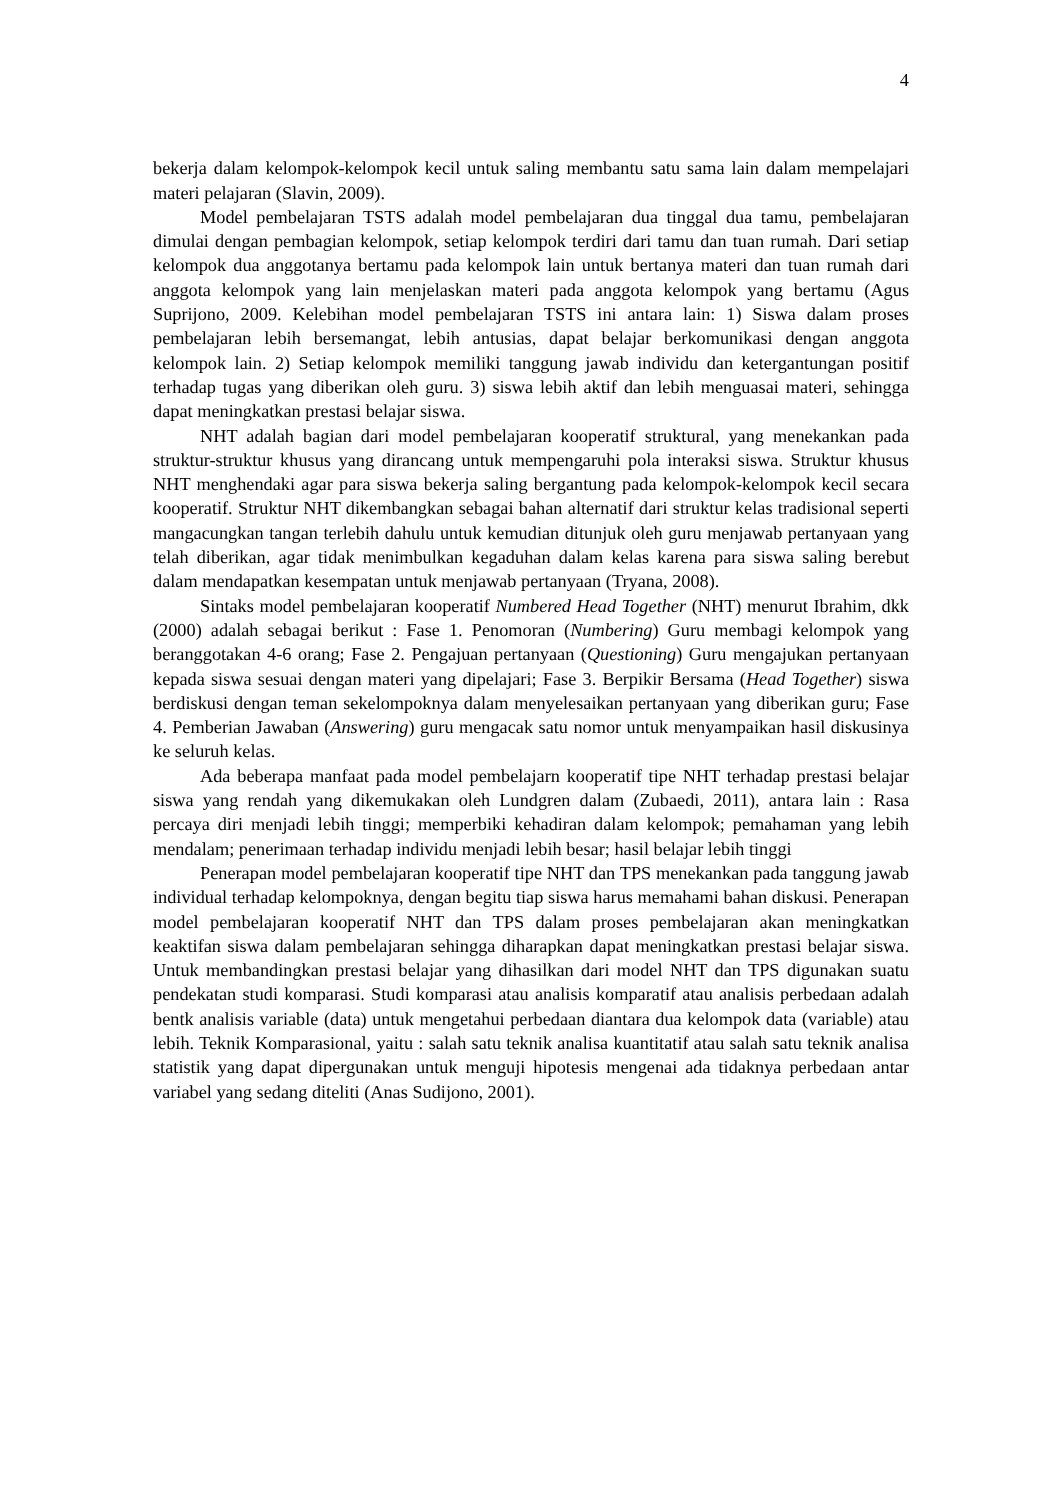4
bekerja dalam kelompok-kelompok kecil untuk saling membantu satu sama lain dalam mempelajari materi pelajaran (Slavin, 2009).
Model pembelajaran TSTS adalah model pembelajaran dua tinggal dua tamu, pembelajaran dimulai dengan pembagian kelompok, setiap kelompok terdiri dari tamu dan tuan rumah. Dari setiap kelompok dua anggotanya bertamu pada kelompok lain untuk bertanya materi dan tuan rumah dari anggota kelompok yang lain menjelaskan materi pada anggota kelompok yang bertamu (Agus Suprijono, 2009. Kelebihan model pembelajaran TSTS ini antara lain: 1) Siswa dalam proses pembelajaran lebih bersemangat, lebih antusias, dapat belajar berkomunikasi dengan anggota kelompok lain. 2) Setiap kelompok memiliki tanggung jawab individu dan ketergantungan positif terhadap tugas yang diberikan oleh guru. 3) siswa lebih aktif dan lebih menguasai materi, sehingga dapat meningkatkan prestasi belajar siswa.
NHT adalah bagian dari model pembelajaran kooperatif struktural, yang menekankan pada struktur-struktur khusus yang dirancang untuk mempengaruhi pola interaksi siswa. Struktur khusus NHT menghendaki agar para siswa bekerja saling bergantung pada kelompok-kelompok kecil secara kooperatif. Struktur NHT dikembangkan sebagai bahan alternatif dari struktur kelas tradisional seperti mangacungkan tangan terlebih dahulu untuk kemudian ditunjuk oleh guru menjawab pertanyaan yang telah diberikan, agar tidak menimbulkan kegaduhan dalam kelas karena para siswa saling berebut dalam mendapatkan kesempatan untuk menjawab pertanyaan (Tryana, 2008).
Sintaks model pembelajaran kooperatif Numbered Head Together (NHT) menurut Ibrahim, dkk (2000) adalah sebagai berikut : Fase 1. Penomoran (Numbering) Guru membagi kelompok yang beranggotakan 4-6 orang; Fase 2. Pengajuan pertanyaan (Questioning) Guru mengajukan pertanyaan kepada siswa sesuai dengan materi yang dipelajari; Fase 3. Berpikir Bersama (Head Together) siswa berdiskusi dengan teman sekelompoknya dalam menyelesaikan pertanyaan yang diberikan guru; Fase 4. Pemberian Jawaban (Answering) guru mengacak satu nomor untuk menyampaikan hasil diskusinya ke seluruh kelas.
Ada beberapa manfaat pada model pembelajarn kooperatif tipe NHT terhadap prestasi belajar siswa yang rendah yang dikemukakan oleh Lundgren dalam (Zubaedi, 2011), antara lain : Rasa percaya diri menjadi lebih tinggi; memperbiki kehadiran dalam kelompok; pemahaman yang lebih mendalam; penerimaan terhadap individu menjadi lebih besar; hasil belajar lebih tinggi
Penerapan model pembelajaran kooperatif tipe NHT dan TPS menekankan pada tanggung jawab individual terhadap kelompoknya, dengan begitu tiap siswa harus memahami bahan diskusi. Penerapan model pembelajaran kooperatif NHT dan TPS dalam proses pembelajaran akan meningkatkan keaktifan siswa dalam pembelajaran sehingga diharapkan dapat meningkatkan prestasi belajar siswa. Untuk membandingkan prestasi belajar yang dihasilkan dari model NHT dan TPS digunakan suatu pendekatan studi komparasi. Studi komparasi atau analisis komparatif atau analisis perbedaan adalah bentk analisis variable (data) untuk mengetahui perbedaan diantara dua kelompok data (variable) atau lebih. Teknik Komparasional, yaitu : salah satu teknik analisa kuantitatif atau salah satu teknik analisa statistik yang dapat dipergunakan untuk menguji hipotesis mengenai ada tidaknya perbedaan antar variabel yang sedang diteliti (Anas Sudijono, 2001).